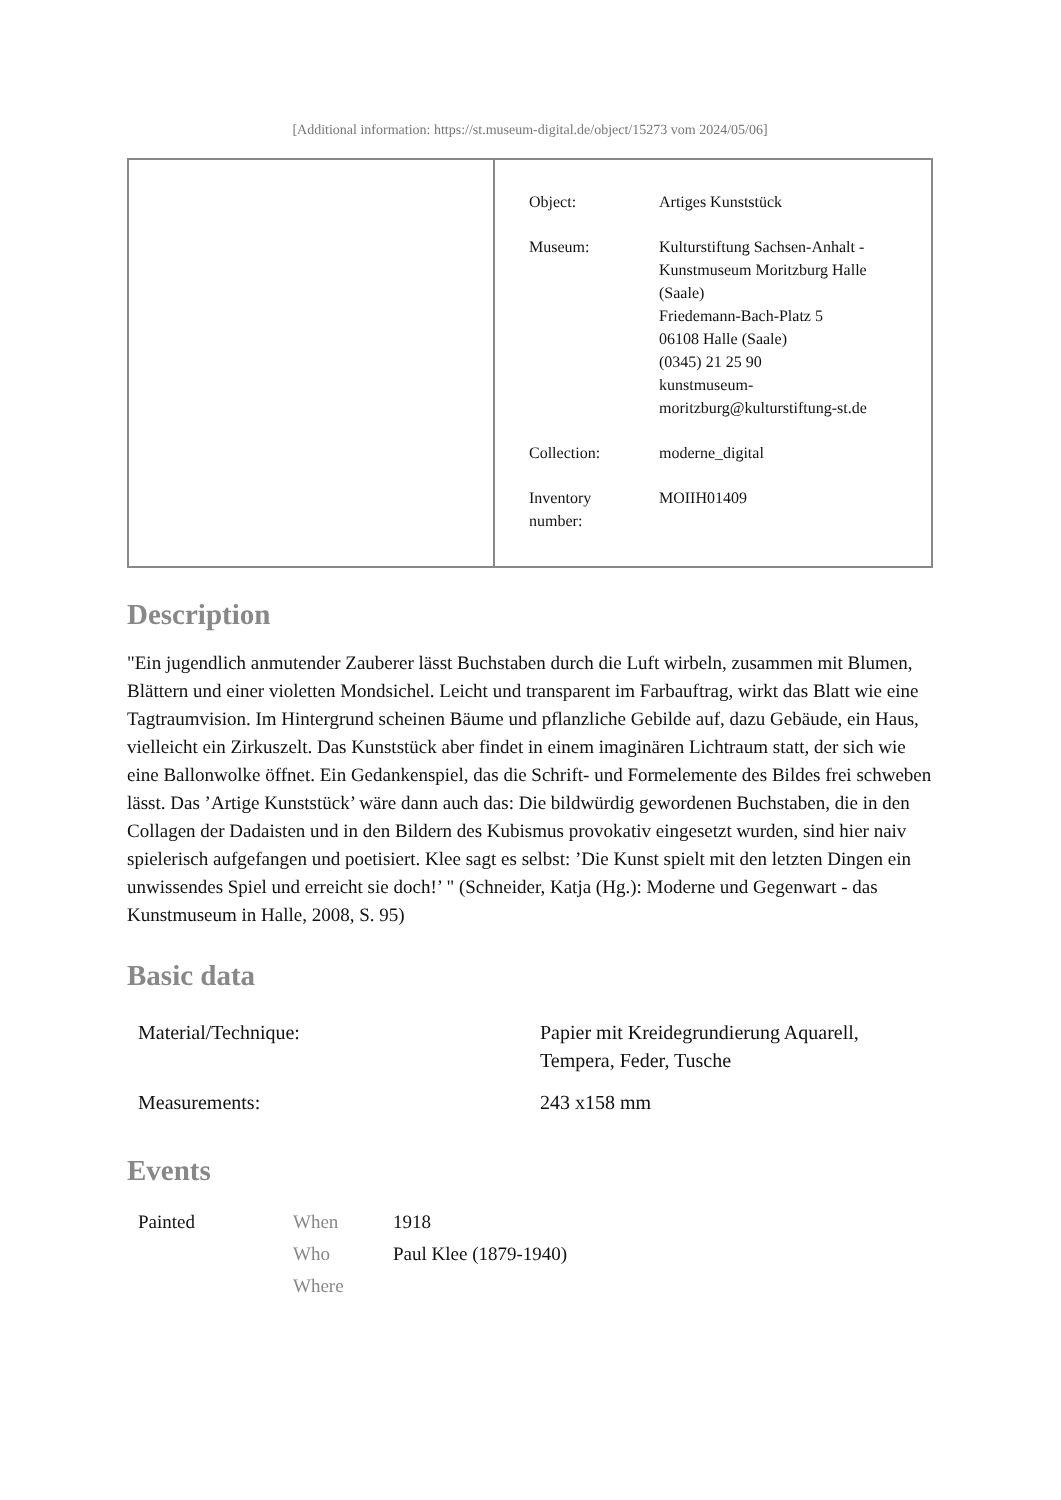[Additional information: https://st.museum-digital.de/object/15273 vom 2024/05/06]
| Object: | Artiges Kunststück |
| Museum: | Kulturstiftung Sachsen-Anhalt - Kunstmuseum Moritzburg Halle (Saale) Friedemann-Bach-Platz 5 06108 Halle (Saale) (0345) 21 25 90 kunstmuseum- moritzburg@kulturstiftung-st.de |
| Collection: | moderne_digital |
| Inventory number: | MOIIH01409 |
Description
"Ein jugendlich anmutender Zauberer lässt Buchstaben durch die Luft wirbeln, zusammen mit Blumen, Blättern und einer violetten Mondsichel. Leicht und transparent im Farbauftrag, wirkt das Blatt wie eine Tagtraumvision. Im Hintergrund scheinen Bäume und pflanzliche Gebilde auf, dazu Gebäude, ein Haus, vielleicht ein Zirkuszelt. Das Kunststück aber findet in einem imaginären Lichtraum statt, der sich wie eine Ballonwolke öffnet. Ein Gedankenspiel, das die Schrift- und Formelemente des Bildes frei schweben lässt. Das ’Artige Kunststück’ wäre dann auch das: Die bildwürdig gewordenen Buchstaben, die in den Collagen der Dadaisten und in den Bildern des Kubismus provokativ eingesetzt wurden, sind hier naiv spielerisch aufgefangen und poetisiert. Klee sagt es selbst: ’Die Kunst spielt mit den letzten Dingen ein unwissendes Spiel und erreicht sie doch!’ " (Schneider, Katja (Hg.): Moderne und Gegenwart - das Kunstmuseum in Halle, 2008, S. 95)
Basic data
| Material/Technique: | Papier mit Kreidegrundierung Aquarell, Tempera, Feder, Tusche |
| Measurements: | 243 x158 mm |
Events
| Painted | When | 1918 |
| | Who | Paul Klee (1879-1940) |
| | Where | |